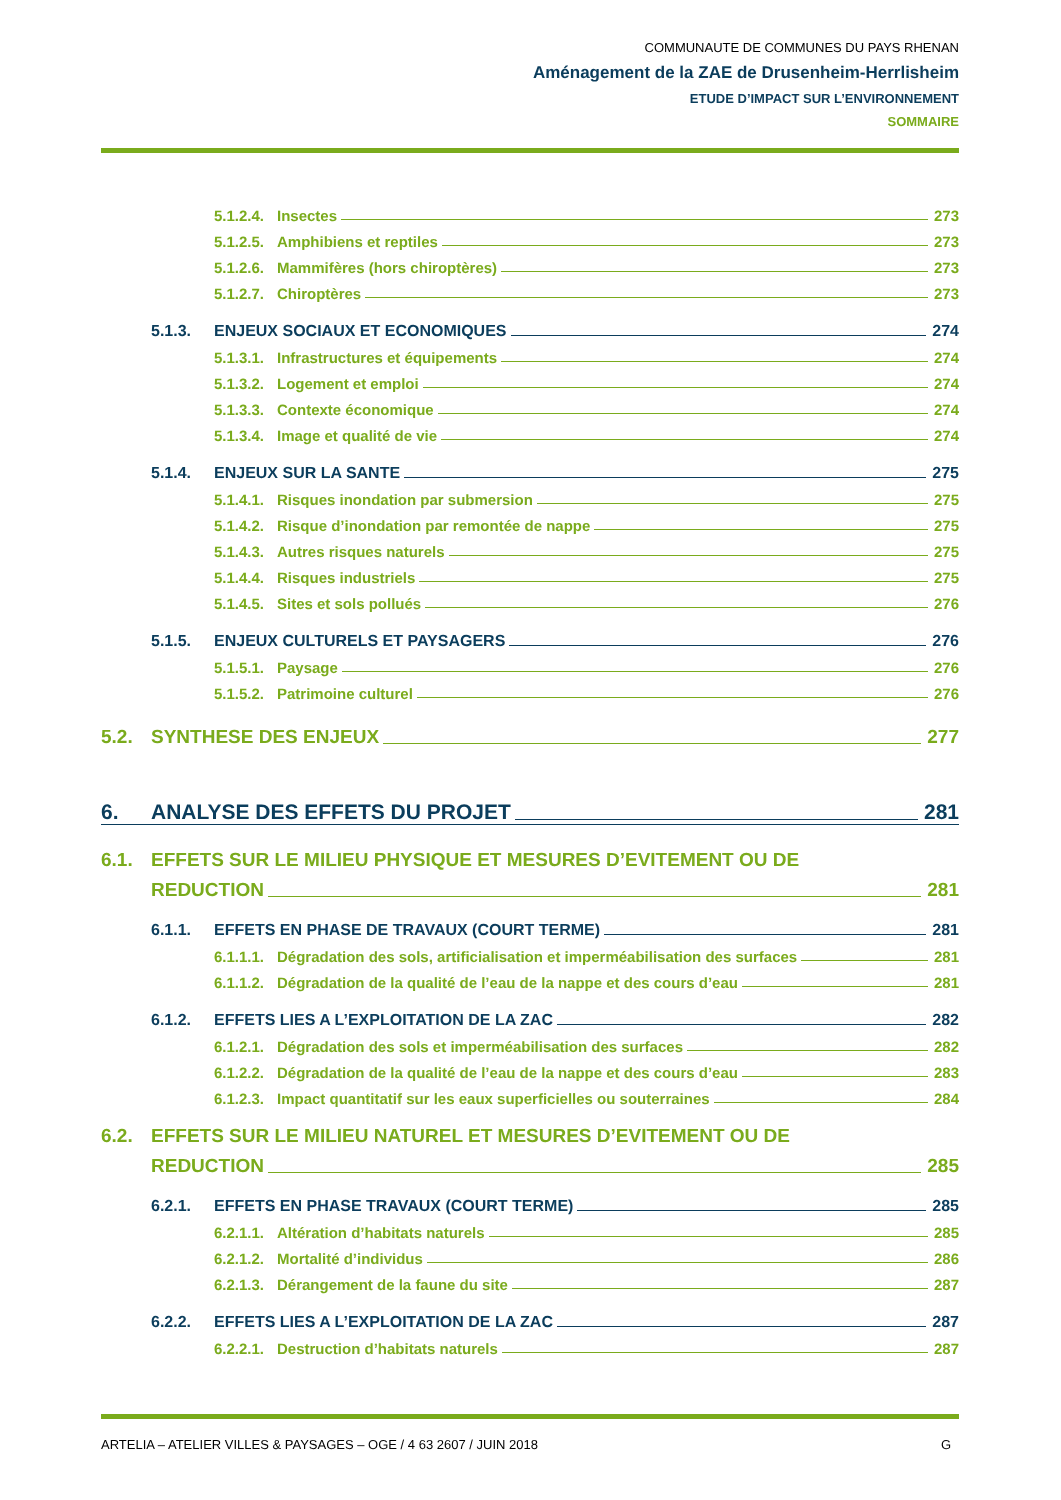COMMUNAUTE DE COMMUNES DU PAYS RHENAN
Aménagement de la ZAE de Drusenheim-Herrlisheim
ETUDE D’IMPACT SUR L’ENVIRONNEMENT
SOMMAIRE
5.1.2.4. Insectes 273
5.1.2.5. Amphibiens et reptiles 273
5.1.2.6. Mammifères (hors chiroptères) 273
5.1.2.7. Chiroptères 273
5.1.3. ENJEUX SOCIAUX ET ECONOMIQUES 274
5.1.3.1. Infrastructures et équipements 274
5.1.3.2. Logement et emploi 274
5.1.3.3. Contexte économique 274
5.1.3.4. Image et qualité de vie 274
5.1.4. ENJEUX SUR LA SANTE 275
5.1.4.1. Risques inondation par submersion 275
5.1.4.2. Risque d’inondation par remontée de nappe 275
5.1.4.3. Autres risques naturels 275
5.1.4.4. Risques industriels 275
5.1.4.5. Sites et sols pollués 276
5.1.5. ENJEUX CULTURELS ET PAYSAGERS 276
5.1.5.1. Paysage 276
5.1.5.2. Patrimoine culturel 276
5.2. SYNTHESE DES ENJEUX 277
6. ANALYSE DES EFFETS DU PROJET 281
6.1. EFFETS SUR LE MILIEU PHYSIQUE ET MESURES D’EVITEMENT OU DE
REDUCTION 281
6.1.1. EFFETS EN PHASE DE TRAVAUX (COURT TERME) 281
6.1.1.1. Dégradation des sols, artificialisation et imperméabilisation des surfaces 281
6.1.1.2. Dégradation de la qualité de l’eau de la nappe et des cours d’eau 281
6.1.2. EFFETS LIES A L’EXPLOITATION DE LA ZAC 282
6.1.2.1. Dégradation des sols et imperméabilisation des surfaces 282
6.1.2.2. Dégradation de la qualité de l’eau de la nappe et des cours d’eau 283
6.1.2.3. Impact quantitatif sur les eaux superficielles ou souterraines 284
6.2. EFFETS SUR LE MILIEU NATUREL ET MESURES D’EVITEMENT OU DE
REDUCTION 285
6.2.1. EFFETS EN PHASE TRAVAUX (COURT TERME) 285
6.2.1.1. Altération d’habitats naturels 285
6.2.1.2. Mortalité d’individus 286
6.2.1.3. Dérangement de la faune du site 287
6.2.2. EFFETS LIES A L’EXPLOITATION DE LA ZAC 287
6.2.2.1. Destruction d’habitats naturels 287
ARTELIA – ATELIER VILLES & PAYSAGES – OGE / 4 63 2607 / JUIN 2018 G